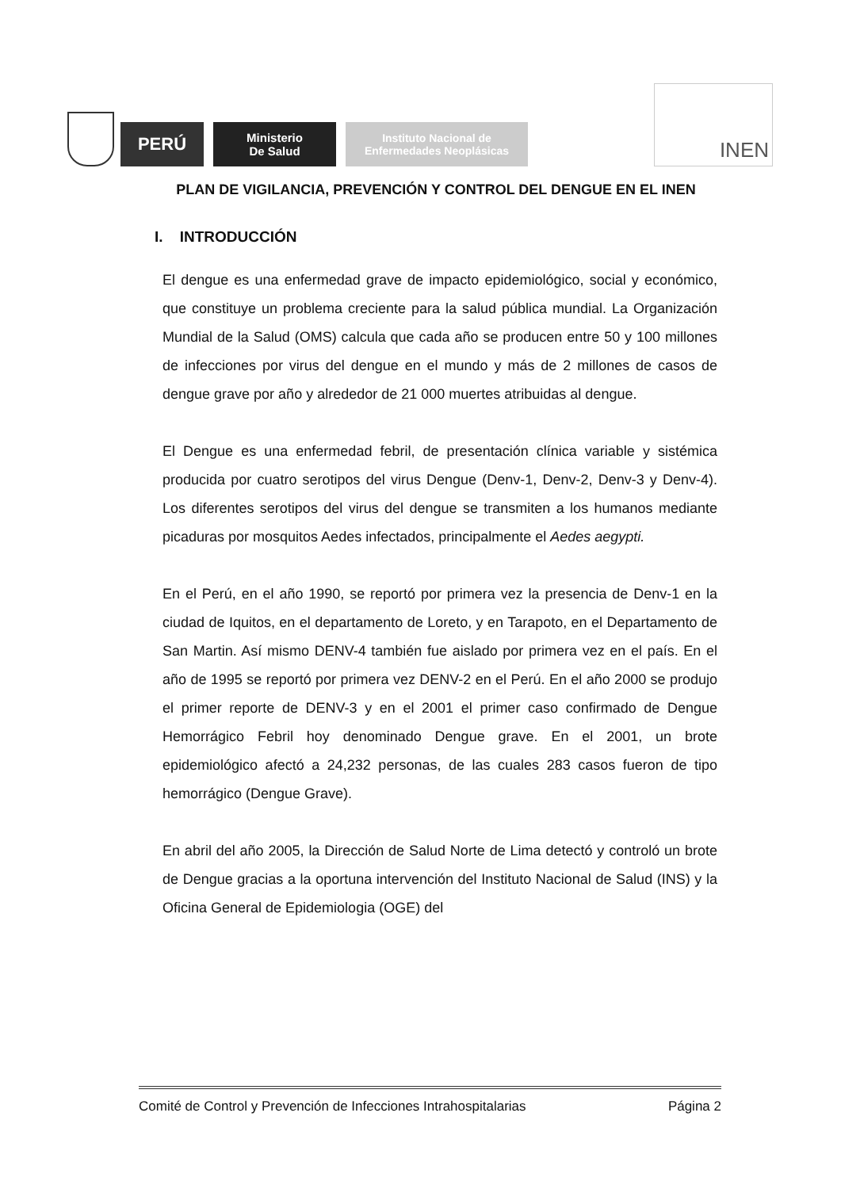PERÚ
Ministerio
De Salud
Instituto Nacional de
Enfermedades Neoplásicas
INEN
PLAN DE VIGILANCIA, PREVENCIÓN Y CONTROL DEL DENGUE EN EL INEN
I. INTRODUCCIÓN
El dengue es una enfermedad grave de impacto epidemiológico, social y económico, que constituye un problema creciente para la salud pública mundial. La Organización Mundial de la Salud (OMS) calcula que cada año se producen entre 50 y 100 millones de infecciones por virus del dengue en el mundo y más de 2 millones de casos de dengue grave por año y alrededor de 21 000 muertes atribuidas al dengue.
El Dengue es una enfermedad febril, de presentación clínica variable y sistémica producida por cuatro serotipos del virus Dengue (Denv-1, Denv-2, Denv-3 y Denv-4). Los diferentes serotipos del virus del dengue se transmiten a los humanos mediante picaduras por mosquitos Aedes infectados, principalmente el Aedes aegypti.
En el Perú, en el año 1990, se reportó por primera vez la presencia de Denv-1 en la ciudad de Iquitos, en el departamento de Loreto, y en Tarapoto, en el Departamento de San Martin. Así mismo DENV-4 también fue aislado por primera vez en el país. En el año de 1995 se reportó por primera vez DENV-2 en el Perú. En el año 2000 se produjo el primer reporte de DENV-3 y en el 2001 el primer caso confirmado de Dengue Hemorrágico Febril hoy denominado Dengue grave. En el 2001, un brote epidemiológico afectó a 24,232 personas, de las cuales 283 casos fueron de tipo hemorrágico (Dengue Grave).
En abril del año 2005, la Dirección de Salud Norte de Lima detectó y controló un brote de Dengue gracias a la oportuna intervención del Instituto Nacional de Salud (INS) y la Oficina General de Epidemiologia (OGE) del
Comité de Control y Prevención de Infecciones Intrahospitalarias Página 2